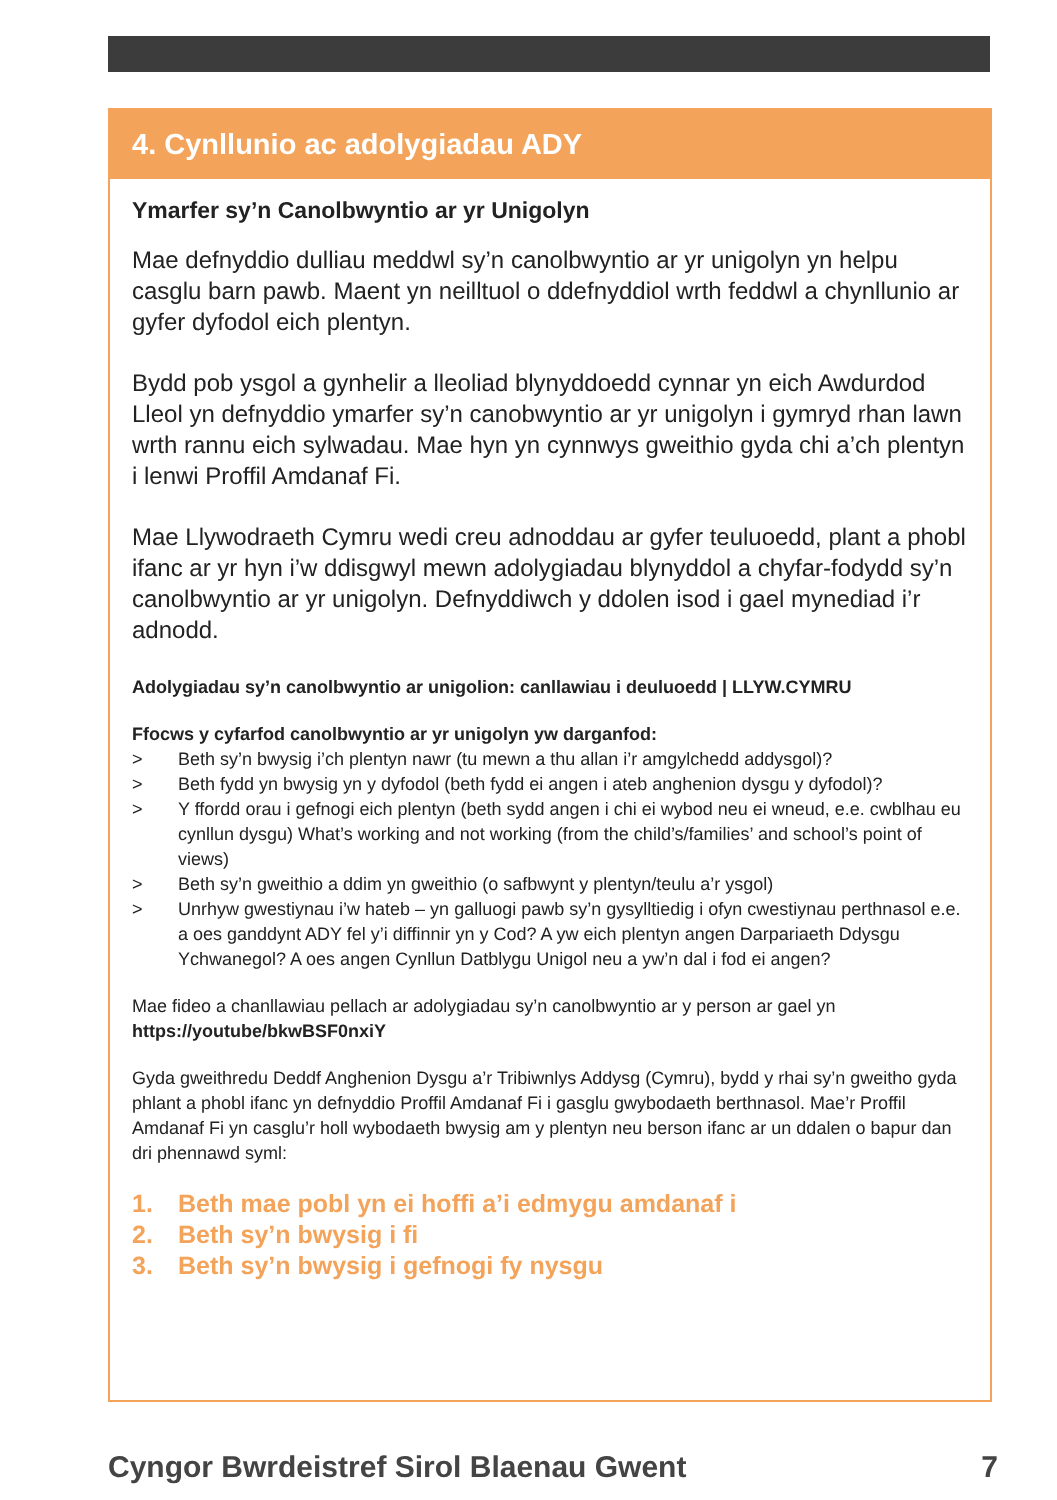4. Cynllunio ac adolygiadau ADY
Ymarfer sy’n Canolbwyntio ar yr Unigolyn
Mae defnyddio dulliau meddwl sy’n canolbwyntio ar yr unigolyn yn helpu casglu barn pawb. Maent yn neilltuol o ddefnyddiol wrth feddwl a chynllunio ar gyfer dyfodol eich plentyn.
Bydd pob ysgol a gynhelir a lleoliad blynyddoedd cynnar yn eich Awdurdod Lleol yn defnyddio ymarfer sy’n canobwyntio ar yr unigolyn i gymryd rhan lawn wrth rannu eich sylwadau. Mae hyn yn cynnwys gweithio gyda chi a’ch plentyn i lenwi Proffil Amdanaf Fi.
Mae Llywodraeth Cymru wedi creu adnoddau ar gyfer teuluoedd, plant a phobl ifanc ar yr hyn i’w ddisgwyl mewn adolygiadau blynyddol a chyfar-fodydd sy’n canolbwyntio ar yr unigolyn. Defnyddiwch y ddolen isod i gael mynediad i’r adnodd.
Adolygiadau sy’n canolbwyntio ar unigolion: canllawiau i deuluoedd | LLYW.CYMRU
Ffocws y cyfarfod canolbwyntio ar yr unigolyn yw darganfod:
> Beth sy’n bwysig i’ch plentyn nawr (tu mewn a thu allan i’r amgylchedd addysgol)?
> Beth fydd yn bwysig yn y dyfodol (beth fydd ei angen i ateb anghenion dysgu y dyfodol)?
> Y ffordd orau i gefnogi eich plentyn (beth sydd angen i chi ei wybod neu ei wneud, e.e. cwblhau eu cynllun dysgu) What’s working and not working (from the child’s/families’ and school’s point of views)
> Beth sy’n gweithio a ddim yn gweithio (o safbwynt y plentyn/teulu a’r ysgol)
> Unrhyw gwestiynau i’w hateb – yn galluogi pawb sy’n gysylltiedig i ofyn cwestiynau perthnasol e.e. a oes ganddynt ADY fel y’i diffinnir yn y Cod? A yw eich plentyn angen Darpariaeth Ddysgu Ychwanegol? A oes angen Cynllun Datblygu Unigol neu a yw’n dal i fod ei angen?
Mae fideo a chanllawiau pellach ar adolygiadau sy’n canolbwyntio ar y person ar gael yn https://youtube/bkwBSF0nxiY
Gyda gweithredu Deddf Anghenion Dysgu a’r Tribiwnlys Addysg (Cymru), bydd y rhai sy’n gweitho gyda phlant a phobl ifanc yn defnyddio Proffil Amdanaf Fi i gasglu gwybodaeth berthnasol. Mae’r Proffil Amdanaf Fi yn casglu’r holl wybodaeth bwysig am y plentyn neu berson ifanc ar un ddalen o bapur dan dri phennawd syml:
1. Beth mae pobl yn ei hoffi a’i edmygu amdanaf i
2. Beth sy’n bwysig i fi
3. Beth sy’n bwysig i gefnogi fy nysgu
Cyngor Bwrdeistref Sirol Blaenau Gwent 7